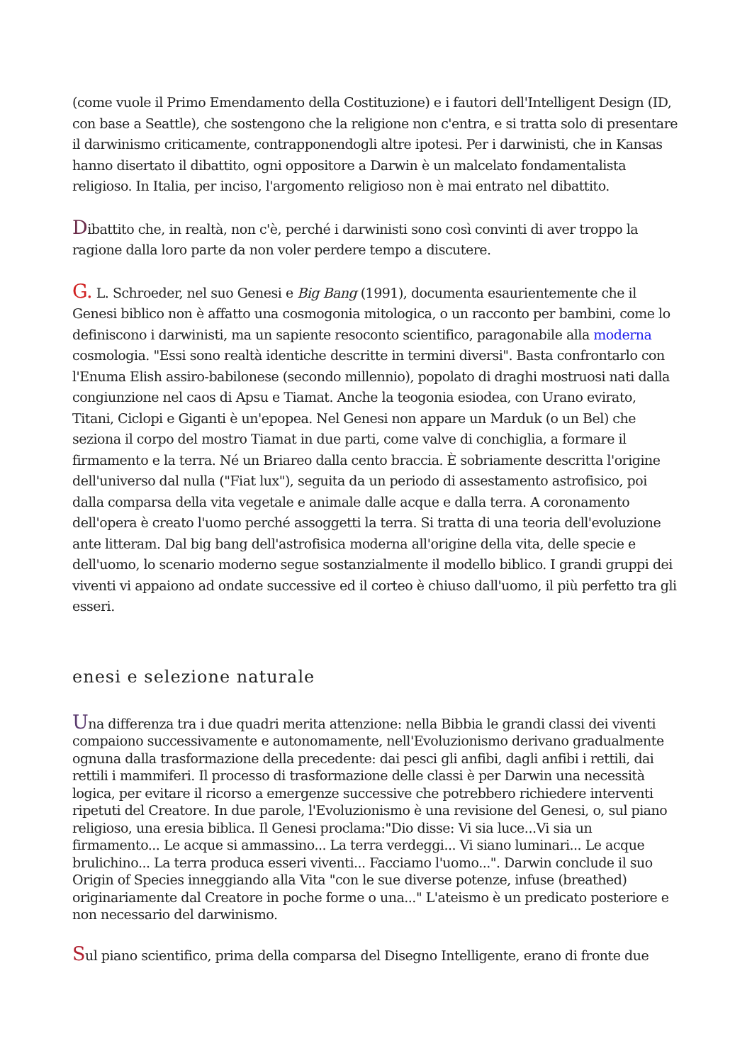(come vuole il Primo Emendamento della Costituzione) e i fautori dell'Intelligent Design (ID, con base a Seattle), che sostengono che la religione non c'entra, e si tratta solo di presentare il darwinismo criticamente, contrapponendogli altre ipotesi. Per i darwinisti, che in Kansas hanno disertato il dibattito, ogni oppositore a Darwin è un malcelato fondamentalista religioso. In Italia, per inciso, l'argomento religioso non è mai entrato nel dibattito.
Dibattito che, in realtà, non c'è, perché i darwinisti sono così convinti di aver troppo la ragione dalla loro parte da non voler perdere tempo a discutere.
G. L. Schroeder, nel suo Genesi e Big Bang (1991), documenta esaurientemente che il Genesi biblico non è affatto una cosmogonia mitologica, o un racconto per bambini, come lo definiscono i darwinisti, ma un sapiente resoconto scientifico, paragonabile alla moderna cosmologia. "Essi sono realtà identiche descritte in termini diversi". Basta confrontarlo con l'Enuma Elish assiro-babilonese (secondo millennio), popolato di draghi mostruosi nati dalla congiunzione nel caos di Apsu e Tiamat. Anche la teogonia esiodea, con Urano evirato, Titani, Ciclopi e Giganti è un'epopea. Nel Genesi non appare un Marduk (o un Bel) che seziona il corpo del mostro Tiamat in due parti, come valve di conchiglia, a formare il firmamento e la terra. Né un Briareo dalla cento braccia. È sobriamente descritta l'origine dell'universo dal nulla ("Fiat lux"), seguita da un periodo di assestamento astrofisico, poi dalla comparsa della vita vegetale e animale dalle acque e dalla terra. A coronamento dell'opera è creato l'uomo perché assoggetti la terra. Si tratta di una teoria dell'evoluzione ante litteram. Dal big bang dell'astrofisica moderna all'origine della vita, delle specie e dell'uomo, lo scenario moderno segue sostanzialmente il modello biblico. I grandi gruppi dei viventi vi appaiono ad ondate successive ed il corteo è chiuso dall'uomo, il più perfetto tra gli esseri.
enesi e selezione naturale
Una differenza tra i due quadri merita attenzione: nella Bibbia le grandi classi dei viventi compaiono successivamente e autonomamente, nell'Evoluzionismo derivano gradualmente ognuna dalla trasformazione della precedente: dai pesci gli anfibi, dagli anfibi i rettili, dai rettili i mammiferi. Il processo di trasformazione delle classi è per Darwin una necessità logica, per evitare il ricorso a emergenze successive che potrebbero richiedere interventi ripetuti del Creatore. In due parole, l'Evoluzionismo è una revisione del Genesi, o, sul piano religioso, una eresia biblica. Il Genesi proclama:"Dio disse: Vi sia luce...Vi sia un firmamento... Le acque si ammassino... La terra verdeggi... Vi siano luminari... Le acque brulichino... La terra produca esseri viventi... Facciamo l'uomo...". Darwin conclude il suo Origin of Species inneggiando alla Vita "con le sue diverse potenze, infuse (breathed) originariamente dal Creatore in poche forme o una..." L'ateismo è un predicato posteriore e non necessario del darwinismo.
Sul piano scientifico, prima della comparsa del Disegno Intelligente, erano di fronte due